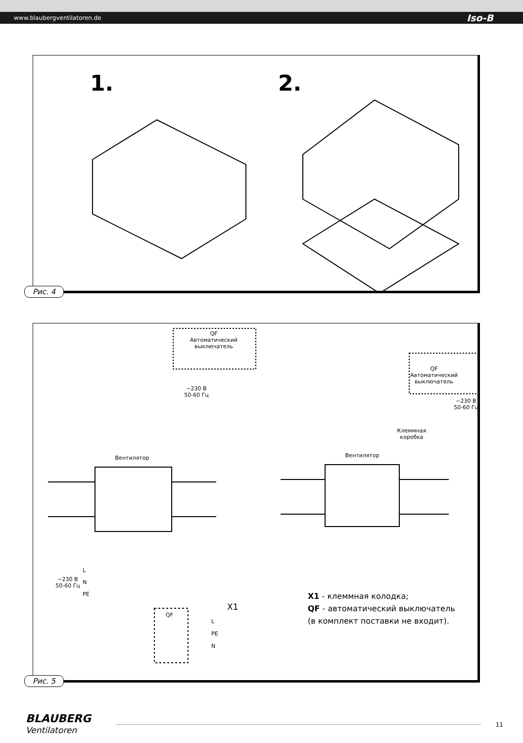www.blaubergventilatoren.de Iso-B
1. 2.
Рис. 4
QF
Автоматический
выключатель
~230 В
50-60 Гц
QF
Автоматический
выключатель
~230 В
50-60 Гц
Клеммная
коробка
Вентилятор Вентилятор
~230 В
50-60 Гц
L
N
PE
QF
X1
L
PE
N
X1 - клеммная колодка;
QF - автоматический выключатель
(в комплект поставки не входит).
Рис. 5
BLAUBERG
Ventilatoren
11